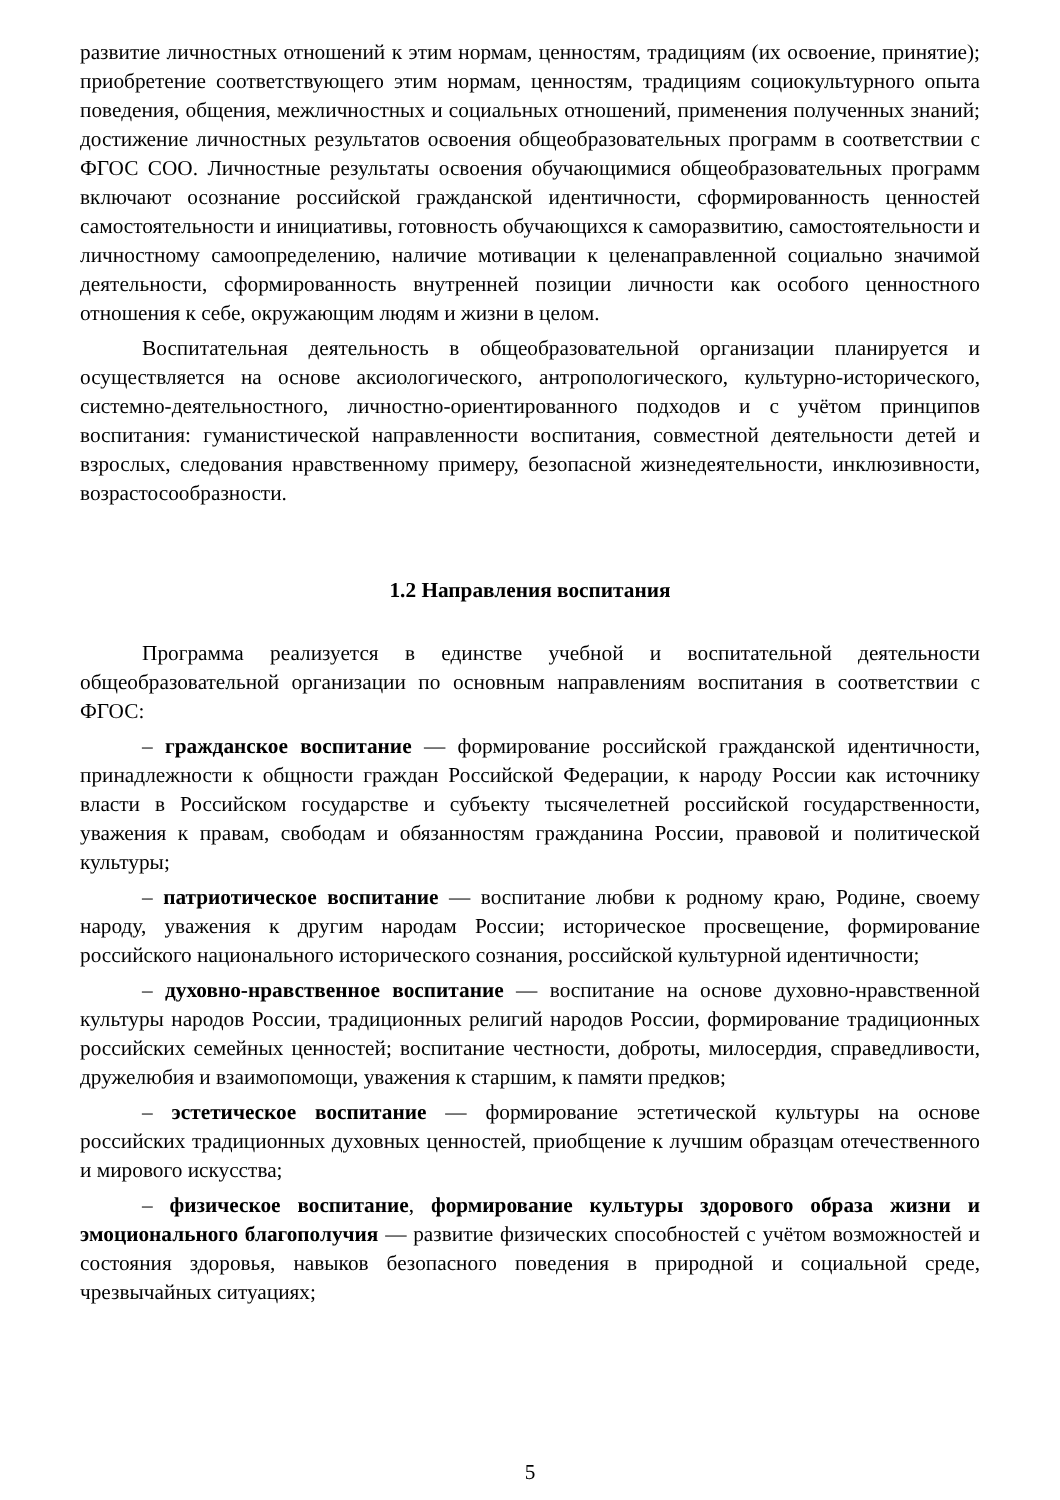развитие личностных отношений к этим нормам, ценностям, традициям (их освоение, принятие); приобретение соответствующего этим нормам, ценностям, традициям социокультурного опыта поведения, общения, межличностных и социальных отношений, применения полученных знаний; достижение личностных результатов освоения общеобразовательных программ в соответствии с ФГОС СОО. Личностные результаты освоения обучающимися общеобразовательных программ включают осознание российской гражданской идентичности, сформированность ценностей самостоятельности и инициативы, готовность обучающихся к саморазвитию, самостоятельности и личностному самоопределению, наличие мотивации к целенаправленной социально значимой деятельности, сформированность внутренней позиции личности как особого ценностного отношения к себе, окружающим людям и жизни в целом.
Воспитательная деятельность в общеобразовательной организации планируется и осуществляется на основе аксиологического, антропологического, культурно-исторического, системно-деятельностного, личностно-ориентированного подходов и с учётом принципов воспитания: гуманистической направленности воспитания, совместной деятельности детей и взрослых, следования нравственному примеру, безопасной жизнедеятельности, инклюзивности, возрастосообразности.
1.2 Направления воспитания
Программа реализуется в единстве учебной и воспитательной деятельности общеобразовательной организации по основным направлениям воспитания в соответствии с ФГОС:
– гражданское воспитание — формирование российской гражданской идентичности, принадлежности к общности граждан Российской Федерации, к народу России как источнику власти в Российском государстве и субъекту тысячелетней российской государственности, уважения к правам, свободам и обязанностям гражданина России, правовой и политической культуры;
– патриотическое воспитание — воспитание любви к родному краю, Родине, своему народу, уважения к другим народам России; историческое просвещение, формирование российского национального исторического сознания, российской культурной идентичности;
– духовно-нравственное воспитание — воспитание на основе духовно-нравственной культуры народов России, традиционных религий народов России, формирование традиционных российских семейных ценностей; воспитание честности, доброты, милосердия, справедливости, дружелюбия и взаимопомощи, уважения к старшим, к памяти предков;
– эстетическое воспитание — формирование эстетической культуры на основе российских традиционных духовных ценностей, приобщение к лучшим образцам отечественного и мирового искусства;
– физическое воспитание, формирование культуры здорового образа жизни и эмоционального благополучия — развитие физических способностей с учётом возможностей и состояния здоровья, навыков безопасного поведения в природной и социальной среде, чрезвычайных ситуациях;
5